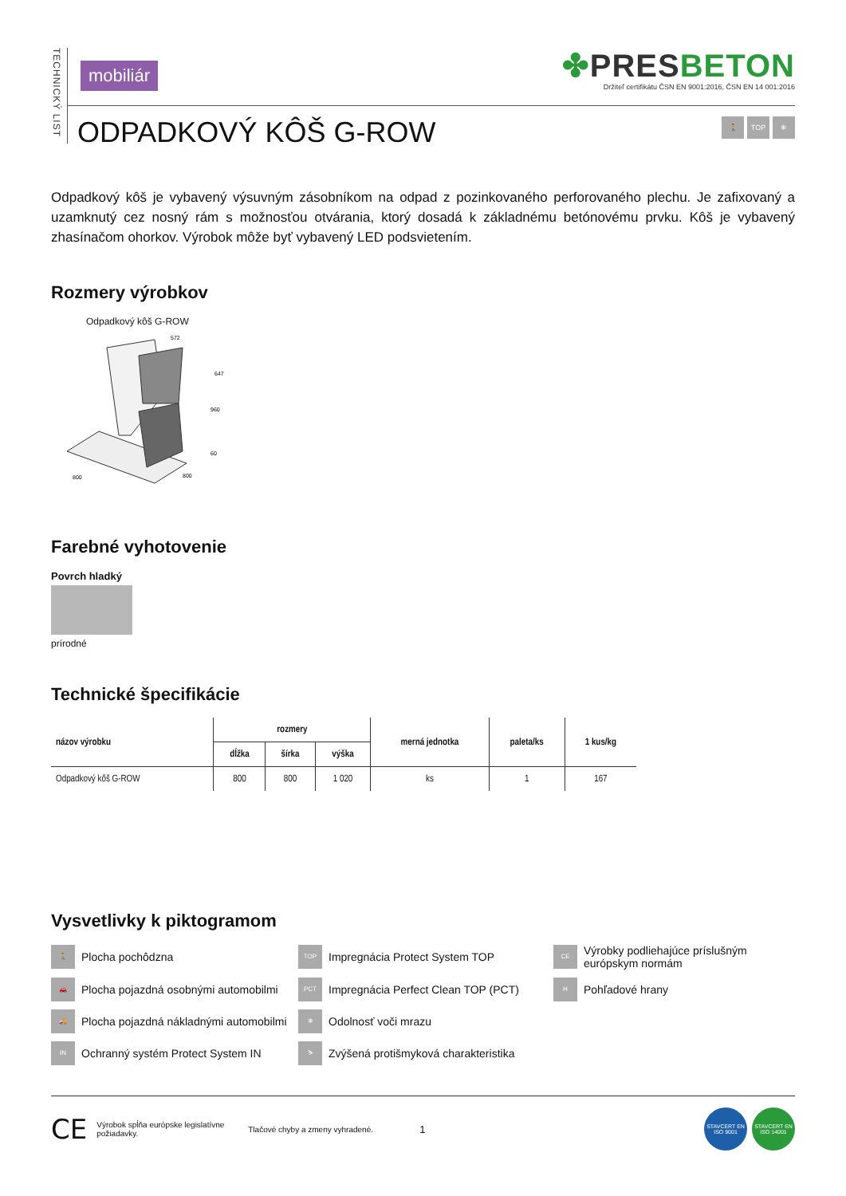TECHNICKÝ LIST
mobiliár
✤PRES BETON
Držiteľ certifikátu ČSN EN 9001:2016, ČSN EN 14 001:2016
ODPADKOVÝ KÔŠ G-ROW
🚶 TOP ❄
Odpadkový kôš je vybavený výsuvným zásobníkom na odpad z pozinkovaného perforovaného plechu. Je zafixovaný a uzamknutý cez nosný rám s možnosťou otvárania, ktorý dosadá k základnému betónovému prvku. Kôš je vybavený zhasínačom ohorkov. Výrobok môže byť vybavený LED podsvietením.
Rozmery výrobkov
Odpadkový kôš G-ROW
572
647
960
60
800
800
Farebné vyhotovenie
Povrch hladký
prírodné
Technické špecifikácie
| názov výrobku | rozmery | | | merná jednotka | paleta/ks | 1 kus/kg |
| --- | --- | --- | --- | --- | --- | --- |
| | dĺžka | šírka | výška | | | |
| Odpadkový kôš G-ROW | 800 | 800 | 1 020 | ks | 1 | 167 |
Vysvetlivky k piktogramom
🚶 Plocha pochôdzna
TOP Impregnácia Protect System TOP
CE Výrobky podliehajúce príslušným európskym normám
🚗 Plocha pojazdná osobnými automobilmi
PCT Impregnácia Perfect Clean TOP (PCT)
H Pohľadové hrany
🚚 Plocha pojazdná nákladnými automobilmi
❄ Odolnosť voči mrazu
IN Ochranný systém Protect System IN
⛷ Zvýšená protišmyková charakteristika
CE Výrobok spĺňa európske legislatívne požiadavky. Tlačové chyby a zmeny vyhradené. 1 STAVCERT EN ISO 9001 STAVCERT EN ISO 14001